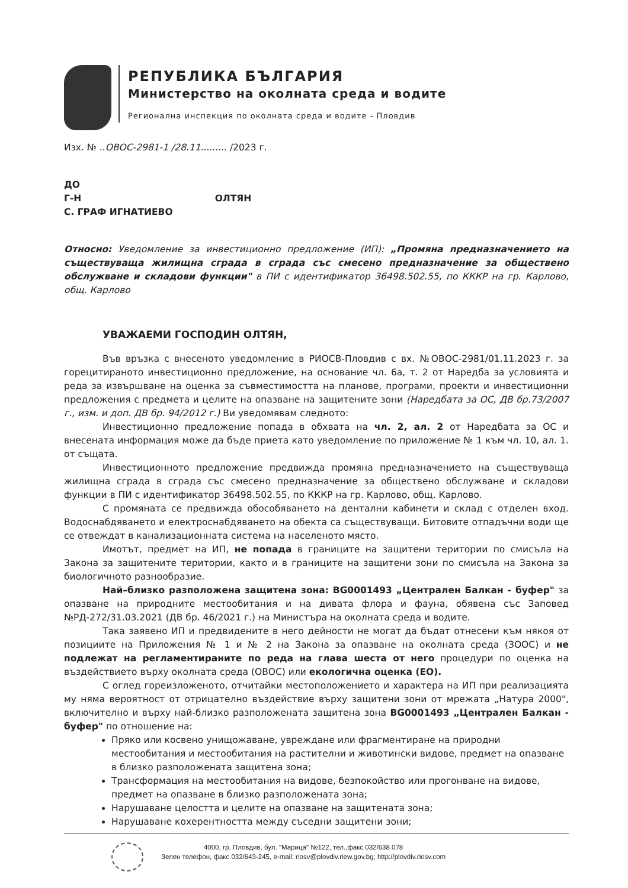РЕПУБЛИКА БЪЛГАРИЯ
Министерство на околната среда и водите
Регионална инспекция по околната среда и водите - Пловдив
Изх. № ..ОВОС-2981-1 /28.11......... /2023 г.
ДО
Г-Н ОЛТЯН
С. ГРАФ ИГНАТИЕВО
Относно: Уведомление за инвестиционно предложение (ИП): „Промяна предназначението на съществуваща жилищна сграда в сграда със смесено предназначение за обществено обслужване и складови функции" в ПИ с идентификатор 36498.502.55, по КККР на гр. Карлово, общ. Карлово
УВАЖАЕМИ ГОСПОДИН ОЛТЯН,
Във връзка с внесеното уведомление в РИОСВ-Пловдив с вх. №ОВОС-2981/01.11.2023 г. за горецитираното инвестиционно предложение, на основание чл. 6а, т. 2 от Наредба за условията и реда за извършване на оценка за съвместимостта на планове, програми, проекти и инвестиционни предложения с предмета и целите на опазване на защитените зони (Наредбата за ОС, ДВ бр.73/2007 г., изм. и доп. ДВ бр. 94/2012 г.) Ви уведомявам следното:
Инвестиционно предложение попада в обхвата на чл. 2, ал. 2 от Наредбата за ОС и внесената информация може да бъде приета като уведомление по приложение № 1 към чл. 10, ал. 1. от същата.
Инвестиционното предложение предвижда промяна предназначението на съществуваща жилищна сграда в сграда със смесено предназначение за обществено обслужване и складови функции в ПИ с идентификатор 36498.502.55, по КККР на гр. Карлово, общ. Карлово.
С промяната се предвижда обособяването на дентални кабинети и склад с отделен вход. Водоснабдяването и електроснабдяването на обекта са съществуващи. Битовите отпадъчни води ще се отвеждат в канализационната система на населеното място.
Имотът, предмет на ИП, не попада в границите на защитени територии по смисъла на Закона за защитените територии, както и в границите на защитени зони по смисъла на Закона за биологичното разнообразие.
Най–близко разположена защитена зона: BG0001493 „Централен Балкан - буфер" за опазване на природните местообитания и на дивата флора и фауна, обявена със Заповед №РД-272/31.03.2021 (ДВ бр. 46/2021 г.) на Министъра на околната среда и водите.
Така заявено ИП и предвидените в него дейности не могат да бъдат отнесени към някоя от позициите на Приложения № 1 и № 2 на Закона за опазване на околната среда (ЗООС) и не подлежат на регламентираните по реда на глава шеста от него процедури по оценка на въздействието върху околната среда (ОВОС) или екологична оценка (ЕО).
С оглед гореизложеното, отчитайки местоположението и характера на ИП при реализацията му няма вероятност от отрицателно въздействие върху защитени зони от мрежата „Натура 2000", включително и върху най-близко разположената защитена зона BG0001493 „Централен Балкан - буфер" по отношение на:
Пряко или косвено унищожаване, увреждане или фрагментиране на природни местообитания и местообитания на растителни и животински видове, предмет на опазване в близко разположената защитена зона;
Трансформация на местообитания на видове, безпокойство или прогонване на видове, предмет на опазване в близко разположената зона;
Нарушаване целостта и целите на опазване на защитената зона;
Нарушаване кохерентността между съседни защитени зони;
4000, гр. Пловдив, бул. "Марица" №122, тел.,факс 032/638 078
Зелен телефон, факс 032/643-245, e-mail: riosv@plovdiv.riew.gov.bg; http://plovdiv.riosv.com